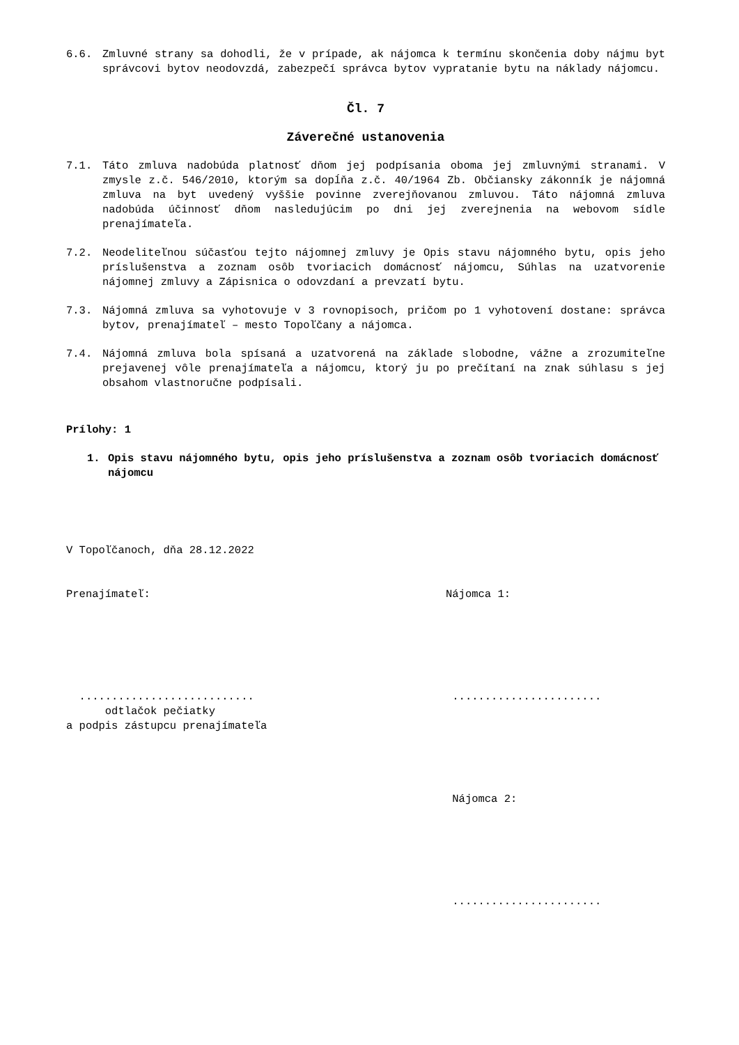6.6. Zmluvné strany sa dohodli, že v prípade, ak nájomca k termínu skončenia doby nájmu byt správcovi bytov neodovzdá, zabezpečí správca bytov vypratanie bytu na náklady nájomcu.
Čl. 7
Záverečné ustanovenia
7.1. Táto zmluva nadobúda platnosť dňom jej podpísania oboma jej zmluvnými stranami. V zmysle z.č. 546/2010, ktorým sa dopĺňa z.č. 40/1964 Zb. Občiansky zákonník je nájomná zmluva na byt uvedený vyššie povinne zverejňovanou zmluvou. Táto nájomná zmluva nadobúda účinnosť dňom nasledujúcim po dni jej zverejnenia na webovom sídle prenajímateľa.
7.2. Neodeliteľnou súčasťou tejto nájomnej zmluvy je Opis stavu nájomného bytu, opis jeho príslušenstva a zoznam osôb tvoriacich domácnosť nájomcu, Súhlas na uzatvorenie nájomnej zmluvy a Zápisnica o odovzdaní a prevzatí bytu.
7.3. Nájomná zmluva sa vyhotovuje v 3 rovnopisoch, pričom po 1 vyhotovení dostane: správca bytov, prenajímateľ – mesto Topoľčany a nájomca.
7.4. Nájomná zmluva bola spísaná a uzatvorená na základe slobodne, vážne a zrozumiteľne prejavenej vôle prenajímateľa a nájomcu, ktorý ju po prečítaní na znak súhlasu s jej obsahom vlastnoručne podpísali.
Prílohy: 1
1. Opis stavu nájomného bytu, opis jeho príslušenstva a zoznam osôb tvoriacich domácnosť nájomcu
V Topoľčanoch, dňa 28.12.2022
Prenajímateľ:
...........................
odtlačok pečiatky
a podpis zástupcu prenajímateľa
Nájomca 1:
.......................
Nájomca 2:
.......................